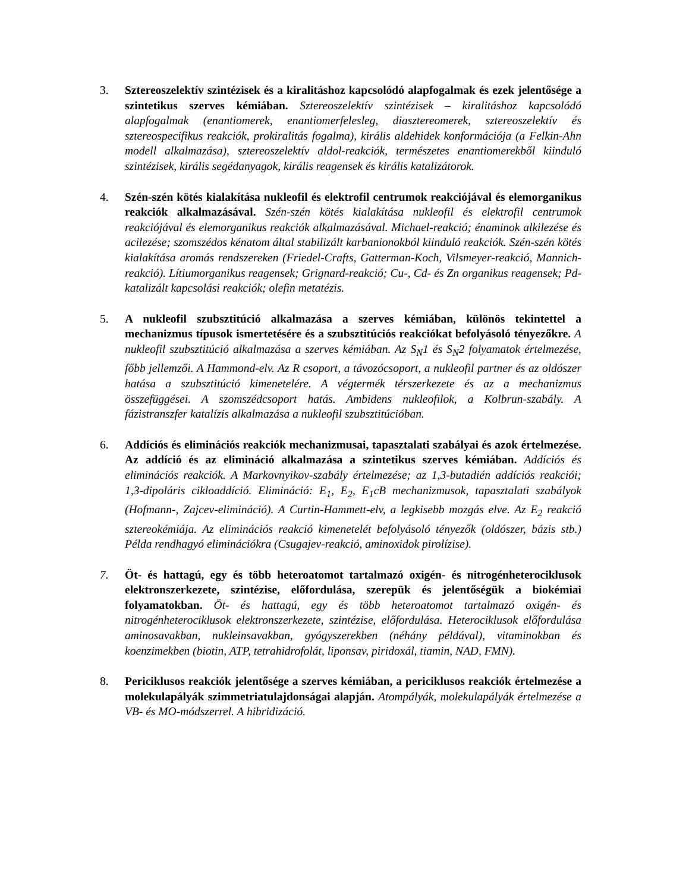3. Sztereoszelektív szintézisek és a kiralitáshoz kapcsolódó alapfogalmak és ezek jelentősége a szintetikus szerves kémiában. Sztereoszelektív szintézisek – kiralitáshoz kapcsolódó alapfogalmak (enantiomerek, enantiomerfelesleg, diasztereomerek, sztereoszelektív és sztereospecifikus reakciók, prokiralitás fogalma), királis aldehidek konformációja (a Felkin-Ahn modell alkalmazása), sztereoszelektív aldol-reakciók, természetes enantiomerekből kiinduló szintézisek, királis segédanyagok, királis reagensek és királis katalizátorok.
4. Szén-szén kötés kialakítása nukleofil és elektrofil centrumok reakciójával és elemorganikus reakciók alkalmazásával. Szén-szén kötés kialakítása nukleofil és elektrofil centrumok reakciójával és elemorganikus reakciók alkalmazásával. Michael-reakció; énaminok alkilezése és acilezése; szomszédos kénatom által stabilizált karbanionokból kiinduló reakciók. Szén-szén kötés kialakítása aromás rendszereken (Friedel-Crafts, Gatterman-Koch, Vilsmeyer-reakció, Mannich-reakció). Lítiumorganikus reagensek; Grignard-reakció; Cu-, Cd- és Zn organikus reagensek; Pd-katalizált kapcsolási reakciók; olefin metatézis.
5. A nukleofil szubsztitúció alkalmazása a szerves kémiában, különös tekintettel a mechanizmus típusok ismertetésére és a szubsztitúciós reakciókat befolyásoló tényezőkre. A nukleofil szubsztitúció alkalmazása a szerves kémiában. Az S<sub>N</sub>1 és S<sub>N</sub>2 folyamatok értelmezése, főbb jellemzői. A Hammond-elv. Az R csoport, a távozócsoport, a nukleofil partner és az oldószer hatása a szubsztitúció kimenetelére. A végtermék térszerkezete és az a mechanizmus összefüggései. A szomszédcsoport hatás. Ambidens nukleofilok, a Kolbrun-szabály. A fázistranszfer katalízis alkalmazása a nukleofil szubsztitúcióban.
6. Addíciós és eliminációs reakciók mechanizmusai, tapasztalati szabályai és azok értelmezése. Az addíció és az elimináció alkalmazása a szintetikus szerves kémiában. Addíciós és eliminációs reakciók. A Markovnyikov-szabály értelmezése; az 1,3-butadién addíciós reakciói; 1,3-dipoláris cikloaddíció. Elimináció: E<sub>1</sub>, E<sub>2</sub>, E<sub>1</sub>cB mechanizmusok, tapasztalati szabályok (Hofmann-, Zajcev-elimináció). A Curtin-Hammett-elv, a legkisebb mozgás elve. Az E<sub>2</sub> reakció sztereokémiája. Az eliminációs reakció kimenetelét befolyásoló tényezők (oldószer, bázis stb.) Példa rendhagyó eliminációkra (Csugajev-reakció, aminoxidok pirolízise).
7. Öt- és hattagú, egy és több heteroatomot tartalmazó oxigén- és nitrogénheterociklusok elektronszerkezete, szintézise, előfordulása, szerepük és jelentőségük a biokémiai folyamatokban. Öt- és hattagú, egy és több heteroatomot tartalmazó oxigén- és nitrogénheterociklusok elektronszerkezete, szintézise, előfordulása. Heterociklusok előfordulása aminosavakban, nukleinsavakban, gyógyszerekben (néhány példával), vitaminokban és koenzimekben (biotin, ATP, tetrahidrofolát, liponsav, piridoxál, tiamin, NAD, FMN).
8. Periciklusos reakciók jelentősége a szerves kémiában, a periciklusos reakciók értelmezése a molekulapályák szimmetriatulajdonságai alapján. Atompályák, molekulapályák értelmezése a VB- és MO-módszerrel. A hibridizáció.